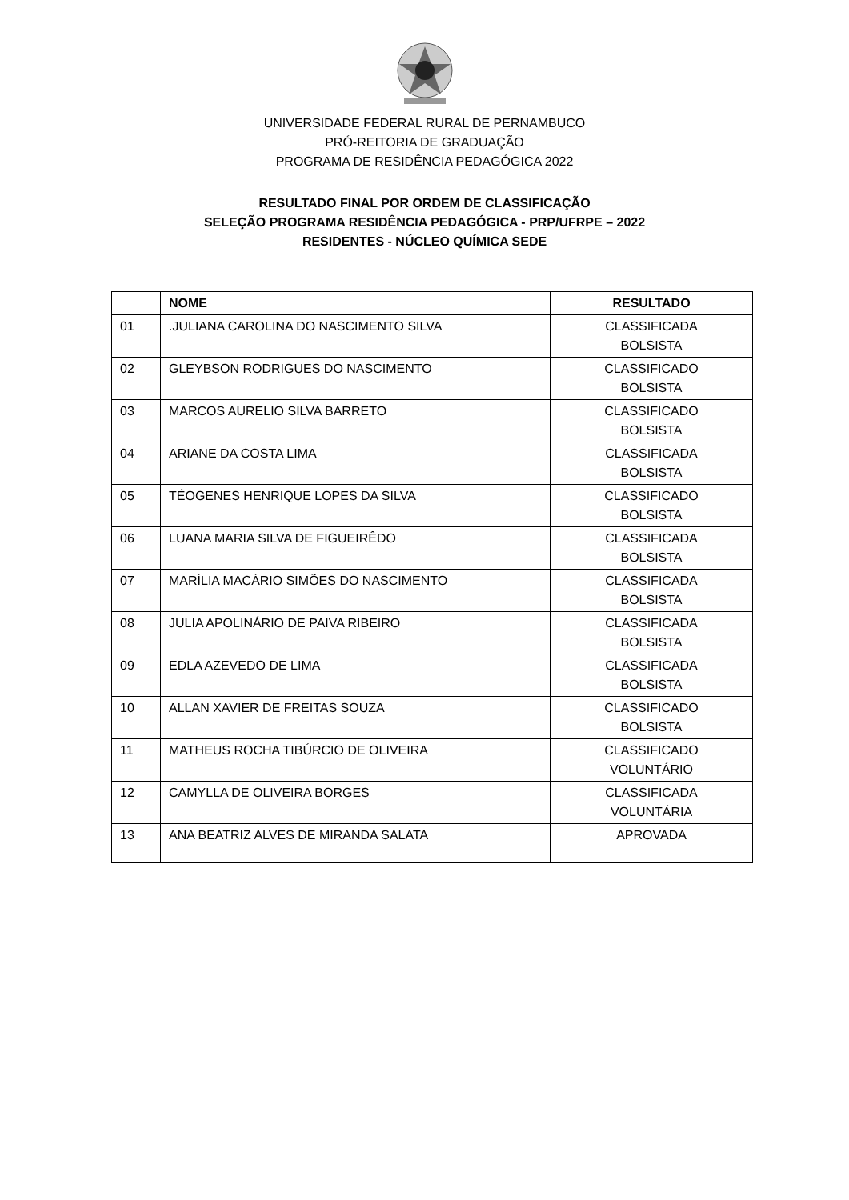UNIVERSIDADE FEDERAL RURAL DE PERNAMBUCO
PRÓ-REITORIA DE GRADUAÇÃO
PROGRAMA DE RESIDÊNCIA PEDAGÓGICA 2022
RESULTADO FINAL POR ORDEM DE CLASSIFICAÇÃO
SELEÇÃO PROGRAMA RESIDÊNCIA PEDAGÓGICA - PRP/UFRPE – 2022
RESIDENTES - NÚCLEO QUÍMICA SEDE
| | NOME | RESULTADO |
| --- | --- | --- |
| 01 | .JULIANA CAROLINA DO NASCIMENTO SILVA | CLASSIFICADA BOLSISTA |
| 02 | GLEYBSON RODRIGUES DO NASCIMENTO | CLASSIFICADO BOLSISTA |
| 03 | MARCOS AURELIO SILVA BARRETO | CLASSIFICADO BOLSISTA |
| 04 | ARIANE DA COSTA LIMA | CLASSIFICADA BOLSISTA |
| 05 | TÉOGENES HENRIQUE LOPES DA SILVA | CLASSIFICADO BOLSISTA |
| 06 | LUANA MARIA SILVA DE FIGUEIRÊDO | CLASSIFICADA BOLSISTA |
| 07 | MARÍLIA MACÁRIO SIMÕES DO NASCIMENTO | CLASSIFICADA BOLSISTA |
| 08 | JULIA APOLINÁRIO DE PAIVA RIBEIRO | CLASSIFICADA BOLSISTA |
| 09 | EDLA AZEVEDO DE LIMA | CLASSIFICADA BOLSISTA |
| 10 | ALLAN XAVIER DE FREITAS SOUZA | CLASSIFICADO BOLSISTA |
| 11 | MATHEUS ROCHA TIBÚRCIO DE OLIVEIRA | CLASSIFICADO VOLUNTÁRIO |
| 12 | CAMYLLA DE OLIVEIRA BORGES | CLASSIFICADA VOLUNTÁRIA |
| 13 | ANA BEATRIZ ALVES DE MIRANDA SALATA | APROVADA |